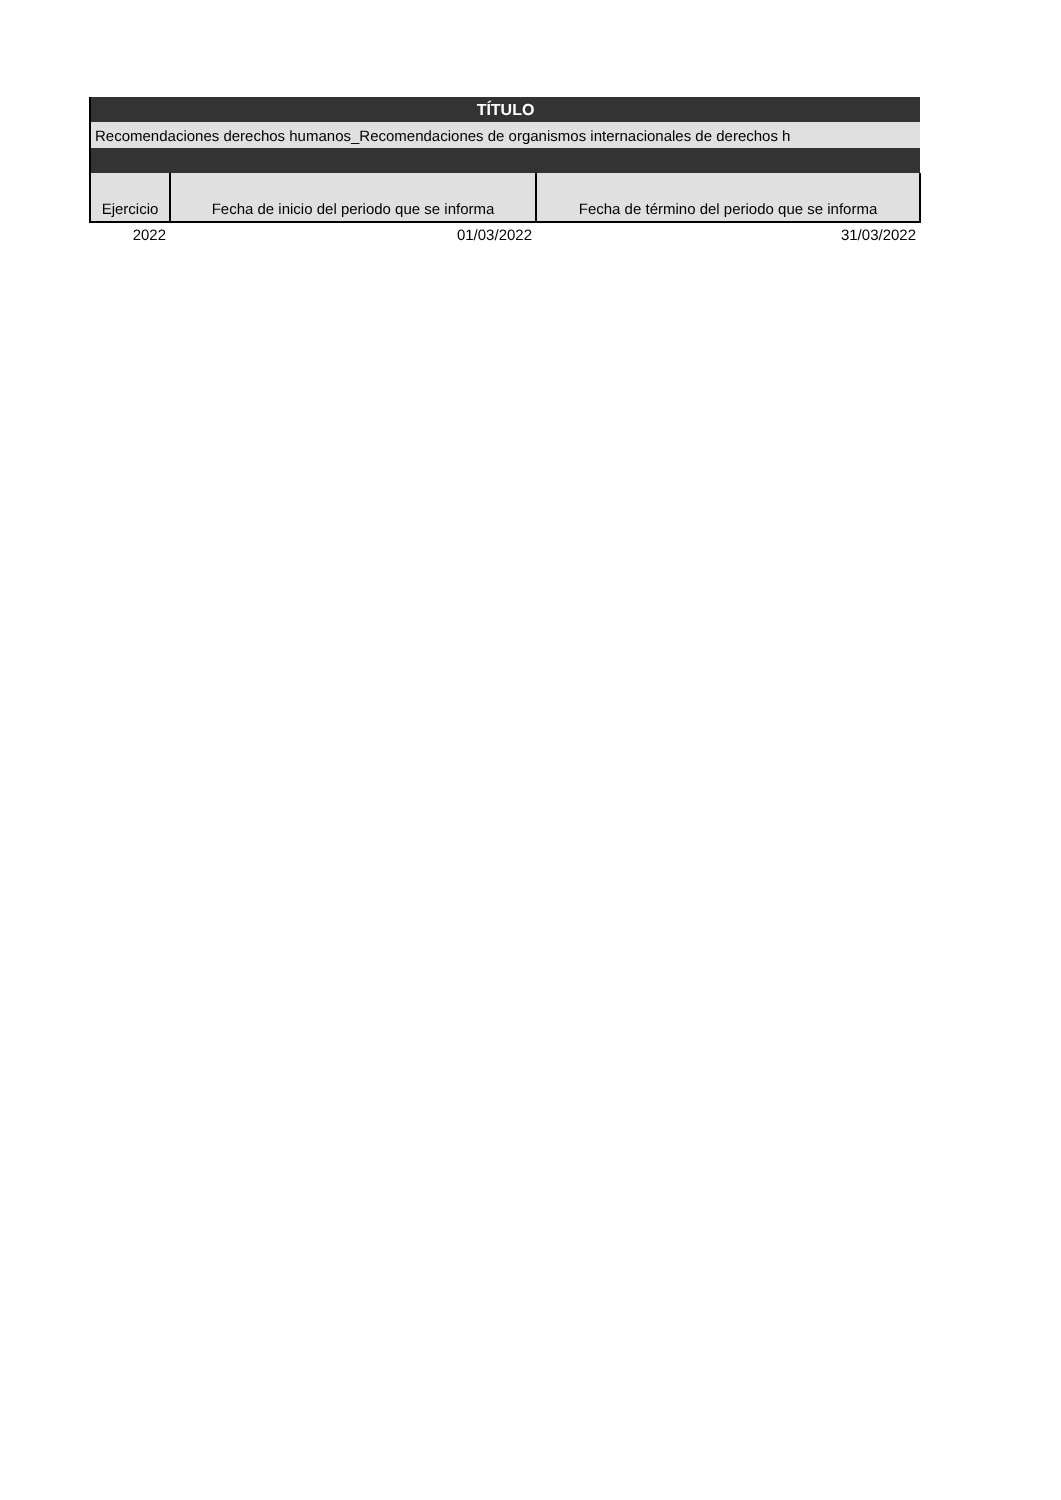| TÍTULO | | |
| Recomendaciones derechos humanos_Recomendaciones de organismos internacionales de derechos h | | |
| Ejercicio | Fecha de inicio del periodo que se informa | Fecha de término del periodo que se informa |
| 2022 | 01/03/2022 | 31/03/2022 |